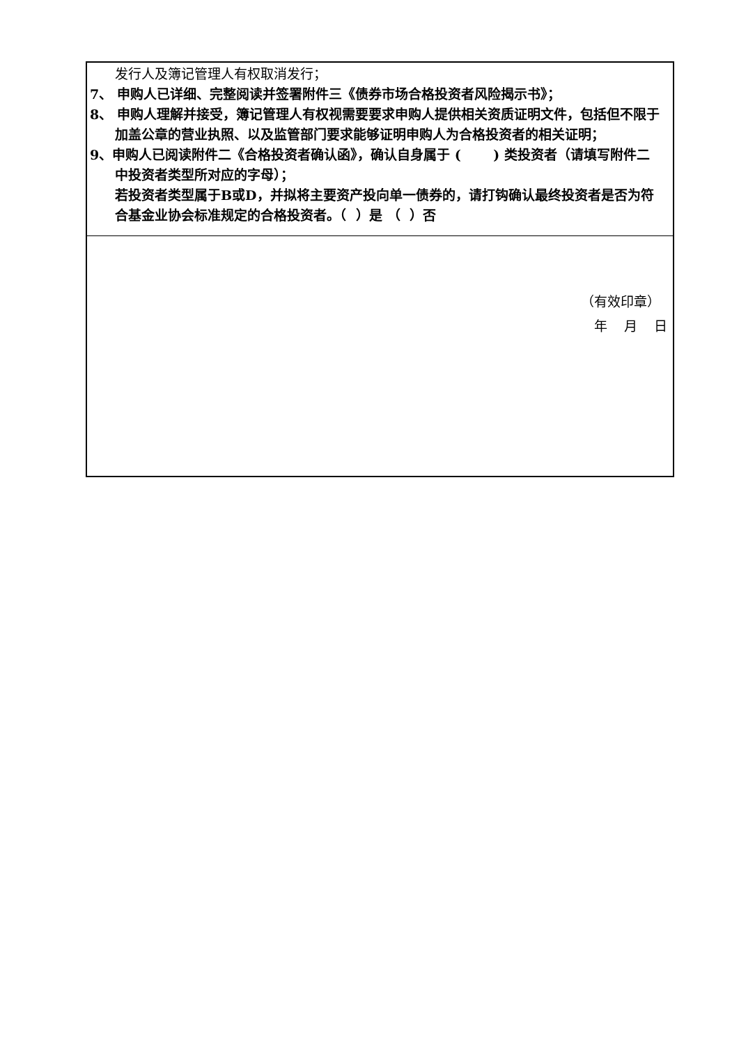| 发行人及簿记管理人有权取消发行； 7、 申购人已详细、完整阅读并签署附件三《债券市场合格投资者风险揭示书》； 8、 申购人理解并接受，簿记管理人有权视需要要求申购人提供相关资质证明文件，包括但不限于加盖公章的营业执照、以及监管部门要求能够证明申购人为合格投资者的相关证明； 9、申购人已阅读附件二《合格投资者确认函》，确认自身属于 ( ) 类投资者（请填写附件二中投资者类型所对应的字母）； 若投资者类型属于B或D，并拟将主要资产投向单一债券的，请打钩确认最终投资者是否为符合基金业协会标准规定的合格投资者。（ ）是 （ ）否 |
| （有效印章） 年 月 日 |